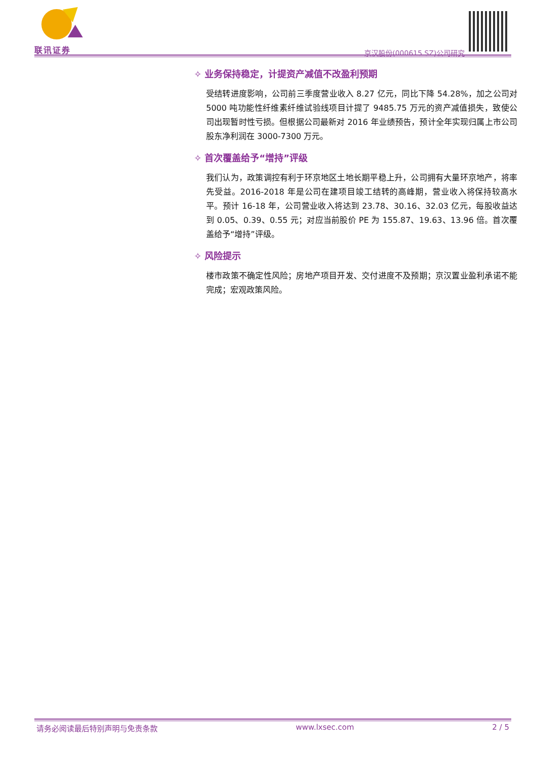联讯证券 京汉股份(000615.SZ)公司研究
✧ 业务保持稳定，计提资产减值不改盈利预期
受结转进度影响，公司前三季度营业收入 8.27 亿元，同比下降 54.28%，加之公司对 5000 吨功能性纤维素纤维试验线项目计提了 9485.75 万元的资产减值损失，致使公司出现暂时性亏损。但根据公司最新对 2016 年业绩预告，预计全年实现归属上市公司股东净利润在 3000-7300 万元。
✧ 首次覆盖给予“增持”评级
我们认为，政策调控有利于环京地区土地长期平稳上升，公司拥有大量环京地产，将率先受益。2016-2018 年是公司在建项目竣工结转的高峰期，营业收入将保持较高水平。预计 16-18 年，公司营业收入将达到 23.78、30.16、32.03 亿元，每股收益达到 0.05、0.39、0.55 元；对应当前股价 PE 为 155.87、19.63、13.96 倍。首次覆盖给予“增持”评级。
✧ 风险提示
楼市政策不确定性风险；房地产项目开发、交付进度不及预期；京汉置业盈利承诺不能完成；宏观政策风险。
请务必阅读最后特别声明与免责条款 www.lxsec.com 2 / 5